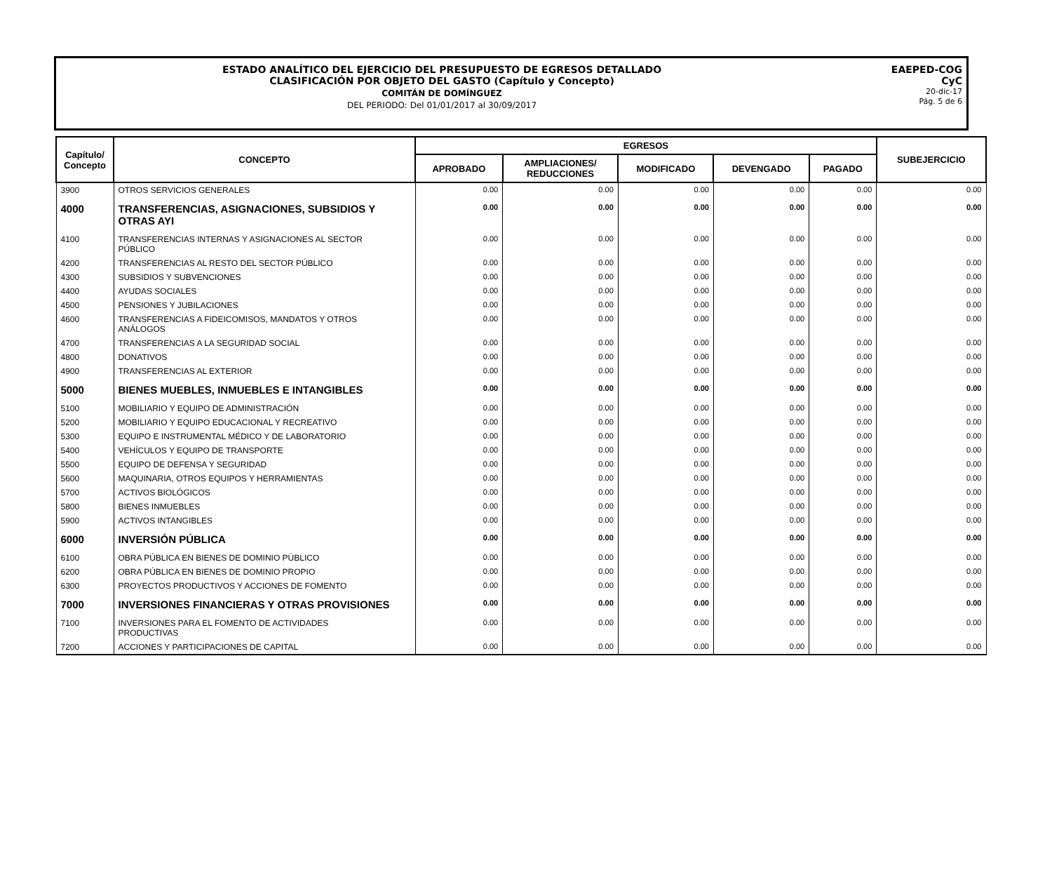ESTADO ANALÍTICO DEL EJERCICIO DEL PRESUPUESTO DE EGRESOS DETALLADO
CLASIFICACIÓN POR OBJETO DEL GASTO (Capítulo y Concepto)
COMITÁN DE DOMÍNGUEZ
DEL PERIODO: Del 01/01/2017 al 30/09/2017
EAEPED-COG
CyC
20-dic-17
Pág. 5 de 6
| Capítulo/ Concepto | CONCEPTO | EGRESOS | | | | | SUBEJERCICIO |
| --- | --- | --- | --- | --- | --- | --- | --- |
| | | APROBADO | AMPLIACIONES/ REDUCCIONES | MODIFICADO | DEVENGADO | PAGADO | |
| 3900 | OTROS SERVICIOS GENERALES | 0.00 | 0.00 | 0.00 | 0.00 | 0.00 | 0.00 |
| 4000 | TRANSFERENCIAS, ASIGNACIONES, SUBSIDIOS Y OTRAS AYI | 0.00 | 0.00 | 0.00 | 0.00 | 0.00 | 0.00 |
| 4100 | TRANSFERENCIAS INTERNAS Y ASIGNACIONES AL SECTOR PÚBLICO | 0.00 | 0.00 | 0.00 | 0.00 | 0.00 | 0.00 |
| 4200 | TRANSFERENCIAS AL RESTO DEL SECTOR PÚBLICO | 0.00 | 0.00 | 0.00 | 0.00 | 0.00 | 0.00 |
| 4300 | SUBSIDIOS Y SUBVENCIONES | 0.00 | 0.00 | 0.00 | 0.00 | 0.00 | 0.00 |
| 4400 | AYUDAS SOCIALES | 0.00 | 0.00 | 0.00 | 0.00 | 0.00 | 0.00 |
| 4500 | PENSIONES Y JUBILACIONES | 0.00 | 0.00 | 0.00 | 0.00 | 0.00 | 0.00 |
| 4600 | TRANSFERENCIAS A FIDEICOMISOS, MANDATOS Y OTROS ANÁLOGOS | 0.00 | 0.00 | 0.00 | 0.00 | 0.00 | 0.00 |
| 4700 | TRANSFERENCIAS A LA SEGURIDAD SOCIAL | 0.00 | 0.00 | 0.00 | 0.00 | 0.00 | 0.00 |
| 4800 | DONATIVOS | 0.00 | 0.00 | 0.00 | 0.00 | 0.00 | 0.00 |
| 4900 | TRANSFERENCIAS AL EXTERIOR | 0.00 | 0.00 | 0.00 | 0.00 | 0.00 | 0.00 |
| 5000 | BIENES MUEBLES, INMUEBLES E INTANGIBLES | 0.00 | 0.00 | 0.00 | 0.00 | 0.00 | 0.00 |
| 5100 | MOBILIARIO Y EQUIPO DE ADMINISTRACIÓN | 0.00 | 0.00 | 0.00 | 0.00 | 0.00 | 0.00 |
| 5200 | MOBILIARIO Y EQUIPO EDUCACIONAL Y RECREATIVO | 0.00 | 0.00 | 0.00 | 0.00 | 0.00 | 0.00 |
| 5300 | EQUIPO E INSTRUMENTAL MÉDICO Y DE LABORATORIO | 0.00 | 0.00 | 0.00 | 0.00 | 0.00 | 0.00 |
| 5400 | VEHÍCULOS Y EQUIPO DE TRANSPORTE | 0.00 | 0.00 | 0.00 | 0.00 | 0.00 | 0.00 |
| 5500 | EQUIPO DE DEFENSA Y SEGURIDAD | 0.00 | 0.00 | 0.00 | 0.00 | 0.00 | 0.00 |
| 5600 | MAQUINARIA, OTROS EQUIPOS Y HERRAMIENTAS | 0.00 | 0.00 | 0.00 | 0.00 | 0.00 | 0.00 |
| 5700 | ACTIVOS BIOLÓGICOS | 0.00 | 0.00 | 0.00 | 0.00 | 0.00 | 0.00 |
| 5800 | BIENES INMUEBLES | 0.00 | 0.00 | 0.00 | 0.00 | 0.00 | 0.00 |
| 5900 | ACTIVOS INTANGIBLES | 0.00 | 0.00 | 0.00 | 0.00 | 0.00 | 0.00 |
| 6000 | INVERSIÓN PÚBLICA | 0.00 | 0.00 | 0.00 | 0.00 | 0.00 | 0.00 |
| 6100 | OBRA PÚBLICA EN BIENES DE DOMINIO PÚBLICO | 0.00 | 0.00 | 0.00 | 0.00 | 0.00 | 0.00 |
| 6200 | OBRA PÚBLICA EN BIENES DE DOMINIO PROPIO | 0.00 | 0.00 | 0.00 | 0.00 | 0.00 | 0.00 |
| 6300 | PROYECTOS PRODUCTIVOS Y ACCIONES DE FOMENTO | 0.00 | 0.00 | 0.00 | 0.00 | 0.00 | 0.00 |
| 7000 | INVERSIONES FINANCIERAS Y OTRAS PROVISIONES | 0.00 | 0.00 | 0.00 | 0.00 | 0.00 | 0.00 |
| 7100 | INVERSIONES PARA EL FOMENTO DE ACTIVIDADES PRODUCTIVAS | 0.00 | 0.00 | 0.00 | 0.00 | 0.00 | 0.00 |
| 7200 | ACCIONES Y PARTICIPACIONES DE CAPITAL | 0.00 | 0.00 | 0.00 | 0.00 | 0.00 | 0.00 |